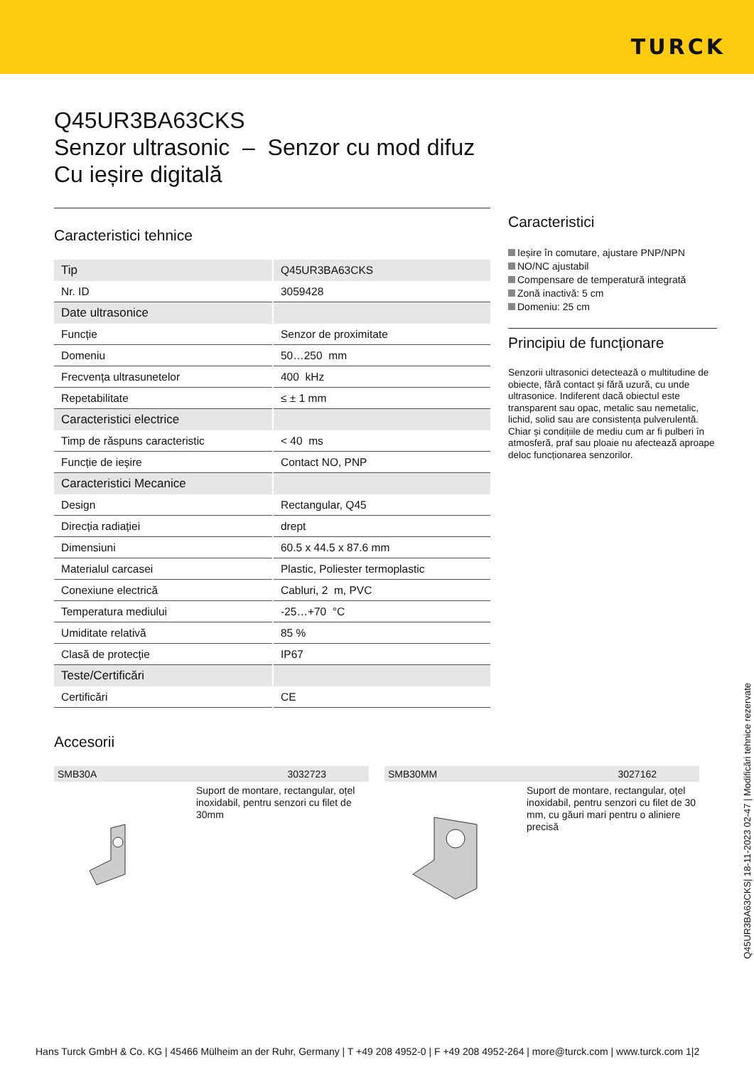TURCK
Q45UR3BA63CKS
Senzor ultrasonic – Senzor cu mod difuz
Cu ieșire digitală
Caracteristici tehnice
| Tip | Q45UR3BA63CKS |
| Nr. ID | 3059428 |
| Date ultrasonice | |
| Funcție | Senzor de proximitate |
| Domeniu | 50…250 mm |
| Frecvența ultrasunetelor | 400 kHz |
| Repetabilitate | ≤ ± 1 mm |
| Caracteristici electrice | |
| Timp de răspuns caracteristic | < 40 ms |
| Funcție de ieșire | Contact NO, PNP |
| Caracteristici Mecanice | |
| Design | Rectangular, Q45 |
| Direcția radiației | drept |
| Dimensiuni | 60.5 x 44.5 x 87.6 mm |
| Materialul carcasei | Plastic, Poliester termoplastic |
| Conexiune electrică | Cabluri, 2 m, PVC |
| Temperatura mediului | -25…+70 °C |
| Umiditate relativă | 85 % |
| Clasă de protecție | IP67 |
| Teste/Certificări | |
| Certificări | CE |
Caracteristici
Ieșire în comutare, ajustare PNP/NPN
NO/NC ajustabil
Compensare de temperatură integrată
Zonă inactivă: 5 cm
Domeniu: 25 cm
Principiu de funcționare
Senzorii ultrasonici detectează o multitudine de obiecte, fără contact și fără uzură, cu unde ultrasonice. Indiferent dacă obiectul este transparent sau opac, metalic sau nemetalic, lichid, solid sau are consistența pulverulentă. Chiar și condițiile de mediu cum ar fi pulberi în atmosferă, praf sau ploaie nu afectează aproape deloc funcționarea senzorilor.
Accesorii
SMB30A 3032723
Suport de montare, rectangular, oțel inoxidabil, pentru senzori cu filet de 30mm
SMB30MM 3027162
Suport de montare, rectangular, oțel inoxidabil, pentru senzori cu filet de 30 mm, cu găuri mari pentru o aliniere precisă
Q45UR3BA63CKS| 18-11-2023 02-47 | Modificări tehnice rezervate
Hans Turck GmbH & Co. KG | 45466 Mülheim an der Ruhr, Germany | T +49 208 4952-0 | F +49 208 4952-264 | more@turck.com | www.turck.com 1|2